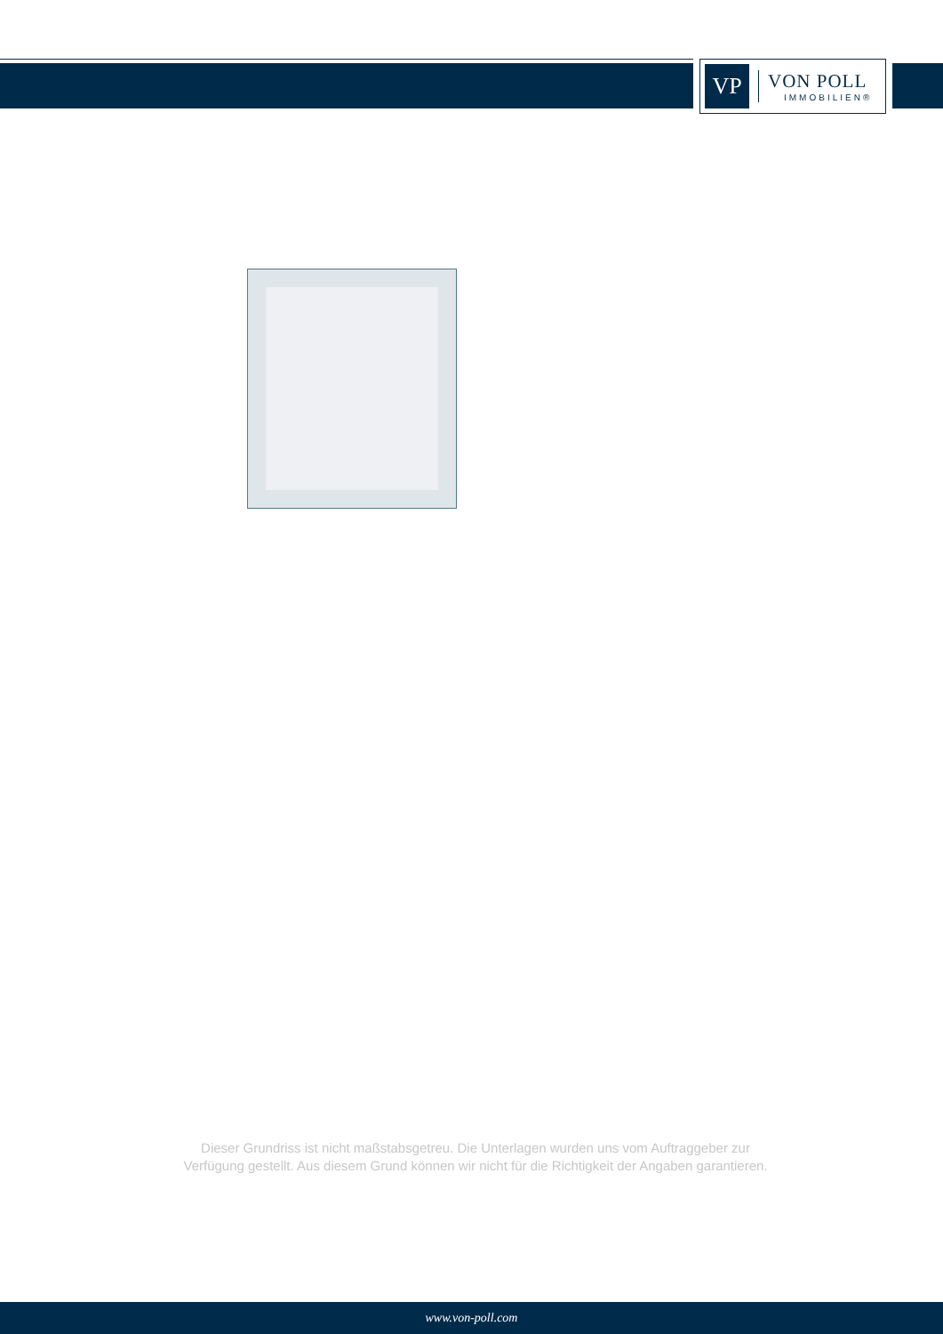VP
VON POLL
IMMOBILIEN®
Dieser Grundriss ist nicht maßstabsgetreu. Die Unterlagen wurden uns vom Auftraggeber zur Verfügung gestellt. Aus diesem Grund können wir nicht für die Richtigkeit der Angaben garantieren.
www.von-poll.com